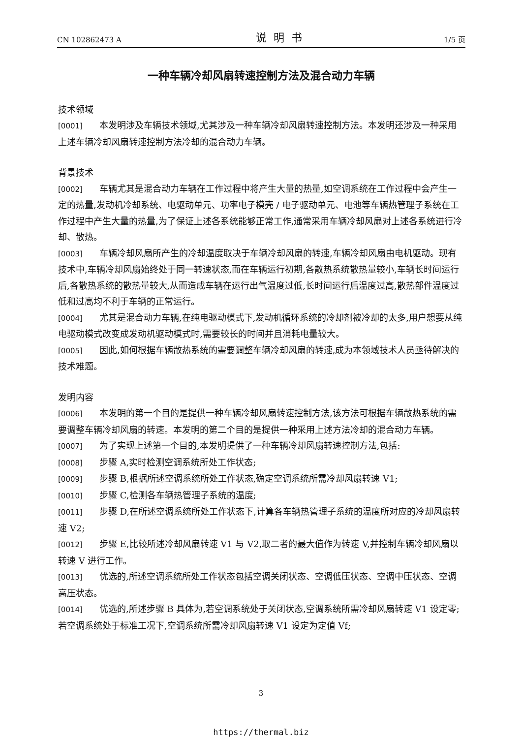CN 102862473 A 说明书 1/5 页
一种车辆冷却风扇转速控制方法及混合动力车辆
技术领域
[0001] 本发明涉及车辆技术领域,尤其涉及一种车辆冷却风扇转速控制方法。本发明还涉及一种采用上述车辆冷却风扇转速控制方法冷却的混合动力车辆。
背景技术
[0002] 车辆尤其是混合动力车辆在工作过程中将产生大量的热量,如空调系统在工作过程中会产生一定的热量,发动机冷却系统、电驱动单元、功率电子模壳 / 电子驱动单元、电池等车辆热管理子系统在工作过程中产生大量的热量,为了保证上述各系统能够正常工作,通常采用车辆冷却风扇对上述各系统进行冷却、散热。
[0003] 车辆冷却风扇所产生的冷却温度取决于车辆冷却风扇的转速,车辆冷却风扇由电机驱动。现有技术中,车辆冷却风扇始终处于同一转速状态,而在车辆运行初期,各散热系统散热量较小,车辆长时间运行后,各散热系统的散热量较大,从而造成车辆在运行出气温度过低,长时间运行后温度过高,散热部件温度过低和过高均不利于车辆的正常运行。
[0004] 尤其是混合动力车辆,在纯电驱动模式下,发动机循环系统的冷却剂被冷却的太多,用户想要从纯电驱动模式改变成发动机驱动模式时,需要较长的时间并且消耗电量较大。
[0005] 因此,如何根据车辆散热系统的需要调整车辆冷却风扇的转速,成为本领域技术人员亟待解决的技术难题。
发明内容
[0006] 本发明的第一个目的是提供一种车辆冷却风扇转速控制方法,该方法可根据车辆散热系统的需要调整车辆冷却风扇的转速。本发明的第二个目的是提供一种采用上述方法冷却的混合动力车辆。
[0007] 为了实现上述第一个目的,本发明提供了一种车辆冷却风扇转速控制方法,包括:
[0008] 步骤 A,实时检测空调系统所处工作状态;
[0009] 步骤 B,根据所述空调系统所处工作状态,确定空调系统所需冷却风扇转速 V1;
[0010] 步骤 C,检测各车辆热管理子系统的温度;
[0011] 步骤 D,在所述空调系统所处工作状态下,计算各车辆热管理子系统的温度所对应的冷却风扇转速 V2;
[0012] 步骤 E,比较所述冷却风扇转速 V1 与 V2,取二者的最大值作为转速 V,并控制车辆冷却风扇以转速 V 进行工作。
[0013] 优选的,所述空调系统所处工作状态包括空调关闭状态、空调低压状态、空调中压状态、空调高压状态。
[0014] 优选的,所述步骤 B 具体为,若空调系统处于关闭状态,空调系统所需冷却风扇转速 V1 设定零;若空调系统处于标准工况下,空调系统所需冷却风扇转速 V1 设定为定值 Vf;
3
https://thermal.biz